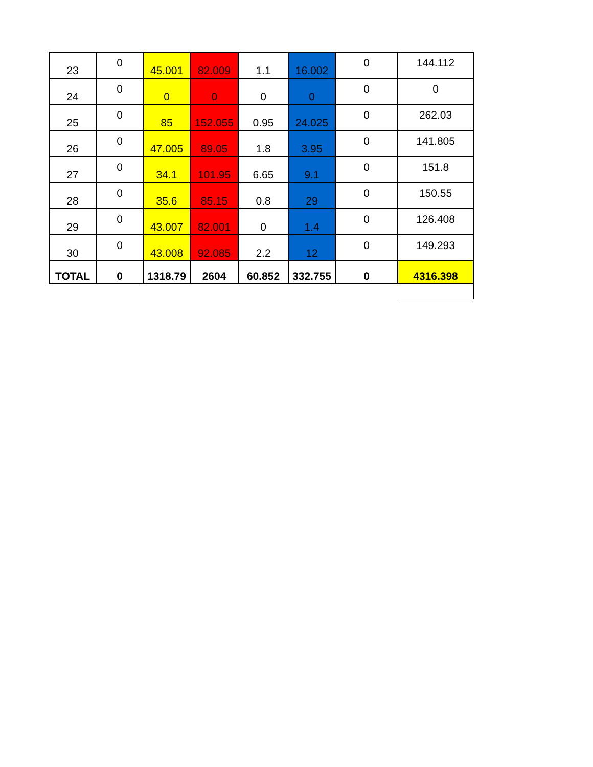| 23 | 0 | 45.001 | 82.009 | 1.1 | 16.002 | 0 | 144.112 |
| 24 | 0 | 0 | 0 | 0 | 0 | 0 | 0 |
| 25 | 0 | 85 | 152.055 | 0.95 | 24.025 | 0 | 262.03 |
| 26 | 0 | 47.005 | 89.05 | 1.8 | 3.95 | 0 | 141.805 |
| 27 | 0 | 34.1 | 101.95 | 6.65 | 9.1 | 0 | 151.8 |
| 28 | 0 | 35.6 | 85.15 | 0.8 | 29 | 0 | 150.55 |
| 29 | 0 | 43.007 | 82.001 | 0 | 1.4 | 0 | 126.408 |
| 30 | 0 | 43.008 | 92.085 | 2.2 | 12 | 0 | 149.293 |
| TOTAL | 0 | 1318.79 | 2604 | 60.852 | 332.755 | 0 | 4316.398 |